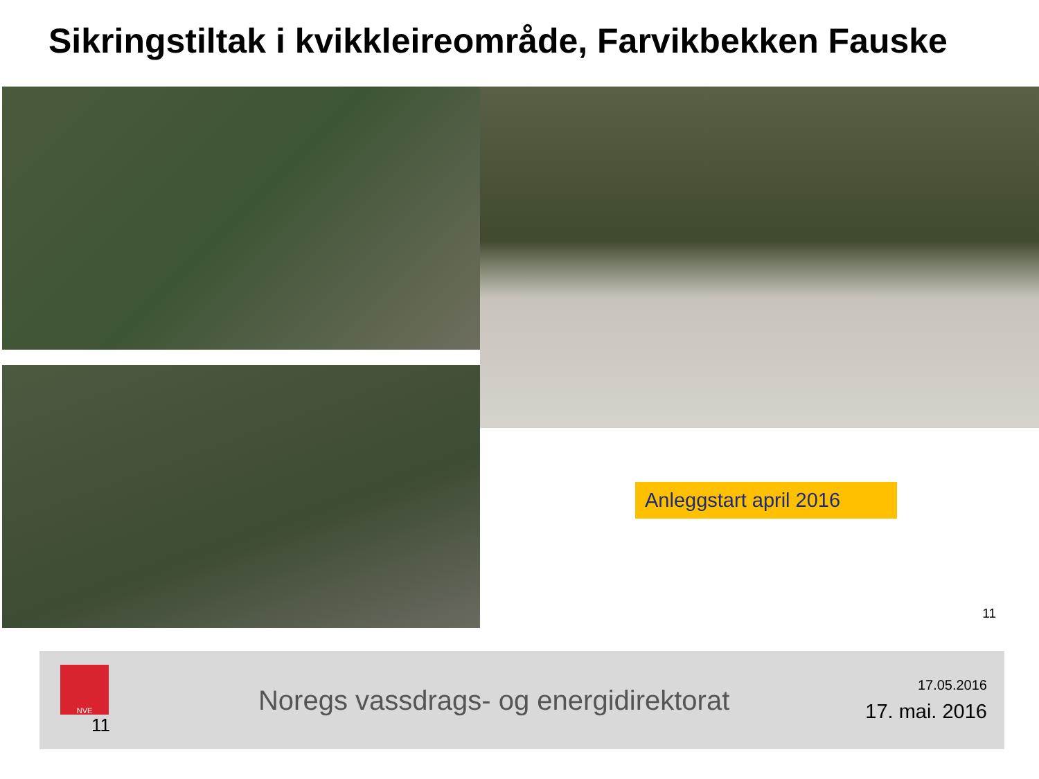Sikringstiltak i kvikkleireområde, Farvikbekken Fauske
Anleggstart april 2016
11
NVE
11
Noregs vassdrags- og energidirektorat
17.05.2016
17. mai. 2016